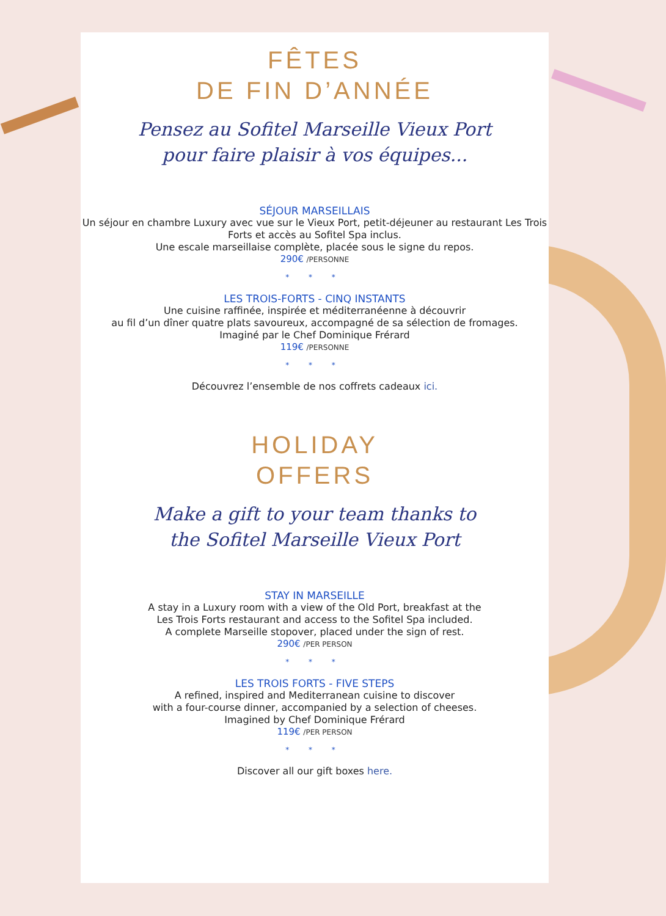FÊTES
DE FIN D’ANNÉE
Pensez au Sofitel Marseille Vieux Port
pour faire plaisir à vos équipes...
SÉJOUR MARSEILLAIS
Un séjour en chambre Luxury avec vue sur le Vieux Port, petit-déjeuner au restaurant Les Trois Forts et accès au Sofitel Spa inclus.
Une escale marseillaise complète, placée sous le signe du repos.
290€ /PERSONNE
* * *
LES TROIS-FORTS - CINQ INSTANTS
Une cuisine raffinée, inspirée et méditerranéenne à découvrir
au fil d’un dîner quatre plats savoureux, accompagné de sa sélection de fromages.
Imaginé par le Chef Dominique Frérard
119€ /PERSONNE
* * *
Découvrez l’ensemble de nos coffrets cadeaux ici.
HOLIDAY
OFFERS
Make a gift to your team thanks to
the Sofitel Marseille Vieux Port
STAY IN MARSEILLE
A stay in a Luxury room with a view of the Old Port, breakfast at the
Les Trois Forts restaurant and access to the Sofitel Spa included.
A complete Marseille stopover, placed under the sign of rest.
290€ /PER PERSON
* * *
LES TROIS FORTS - FIVE STEPS
A refined, inspired and Mediterranean cuisine to discover
with a four-course dinner, accompanied by a selection of cheeses.
Imagined by Chef Dominique Frérard
119€ /PER PERSON
* * *
Discover all our gift boxes here.